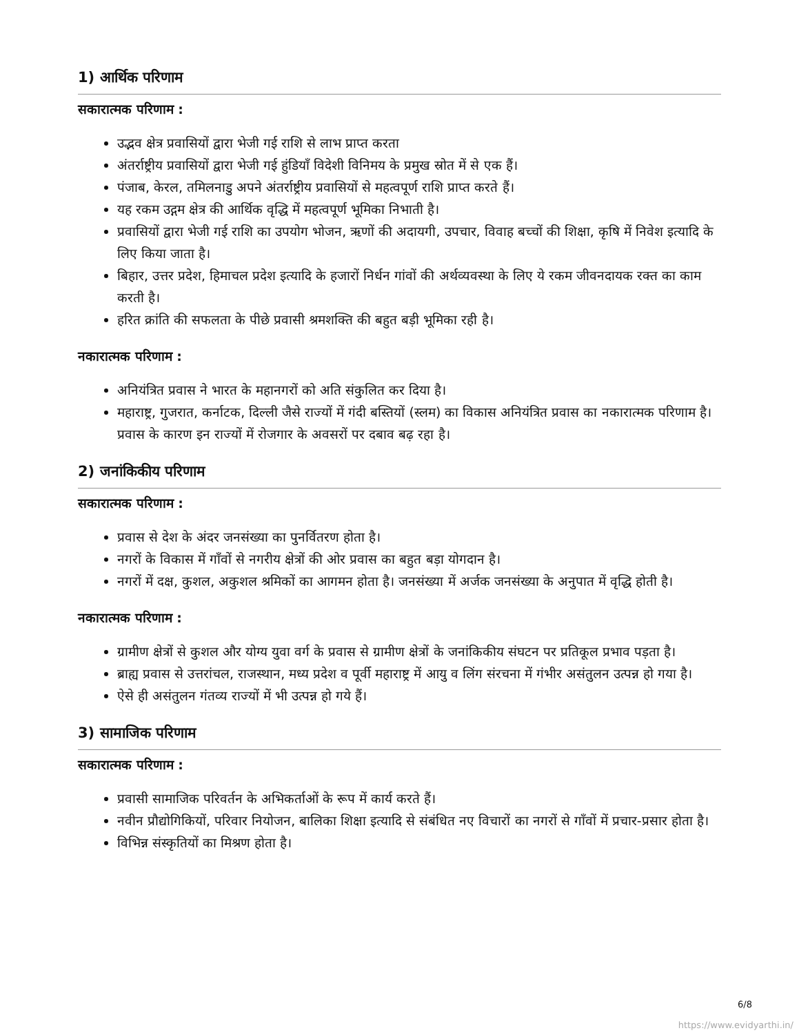1) आर्थिक परिणाम
सकारात्मक परिणाम :
उद्भव क्षेत्र प्रवासियों द्वारा भेजी गई राशि से लाभ प्राप्त करता
अंतर्राष्ट्रीय प्रवासियों द्वारा भेजी गई हुंडियाँ विदेशी विनिमय के प्रमुख स्रोत में से एक हैं।
पंजाब, केरल, तमिलनाडु अपने अंतर्राष्ट्रीय प्रवासियों से महत्वपूर्ण राशि प्राप्त करते हैं।
यह रकम उद्गम क्षेत्र की आर्थिक वृद्धि में महत्वपूर्ण भूमिका निभाती है।
प्रवासियों द्वारा भेजी गई राशि का उपयोग भोजन, ऋणों की अदायगी, उपचार, विवाह बच्चों की शिक्षा, कृषि में निवेश इत्यादि के लिए किया जाता है।
बिहार, उत्तर प्रदेश, हिमाचल प्रदेश इत्यादि के हजारों निर्धन गांवों की अर्थव्यवस्था के लिए ये रकम जीवनदायक रक्त का काम करती है।
हरित क्रांति की सफलता के पीछे प्रवासी श्रमशक्ति की बहुत बड़ी भूमिका रही है।
नकारात्मक परिणाम :
अनियंत्रित प्रवास ने भारत के महानगरों को अति संकुलित कर दिया है।
महाराष्ट्र, गुजरात, कर्नाटक, दिल्ली जैसे राज्यों में गंदी बस्तियों (स्लम) का विकास अनियंत्रित प्रवास का नकारात्मक परिणाम है। प्रवास के कारण इन राज्यों में रोजगार के अवसरों पर दबाव बढ़ रहा है।
2) जनांकिकीय परिणाम
सकारात्मक परिणाम :
प्रवास से देश के अंदर जनसंख्या का पुनर्वितरण होता है।
नगरों के विकास में गाँवों से नगरीय क्षेत्रों की ओर प्रवास का बहुत बड़ा योगदान है।
नगरों में दक्ष, कुशल, अकुशल श्रमिकों का आगमन होता है। जनसंख्या में अर्जक जनसंख्या के अनुपात में वृद्धि होती है।
नकारात्मक परिणाम :
ग्रामीण क्षेत्रों से कुशल और योग्य युवा वर्ग के प्रवास से ग्रामीण क्षेत्रों के जनांकिकीय संघटन पर प्रतिकूल प्रभाव पड़ता है।
ब्राह्य प्रवास से उत्तरांचल, राजस्थान, मध्य प्रदेश व पूर्वी महाराष्ट्र में आयु व लिंग संरचना में गंभीर असंतुलन उत्पन्न हो गया है।
ऐसे ही असंतुलन गंतव्य राज्यों में भी उत्पन्न हो गये हैं।
3) सामाजिक परिणाम
सकारात्मक परिणाम :
प्रवासी सामाजिक परिवर्तन के अभिकर्ताओं के रूप में कार्य करते हैं।
नवीन प्रौद्योगिकियों, परिवार नियोजन, बालिका शिक्षा इत्यादि से संबंधित नए विचारों का नगरों से गाँवों में प्रचार-प्रसार होता है।
विभिन्न संस्कृतियों का मिश्रण होता है।
6/8
https://www.evidyarthi.in/